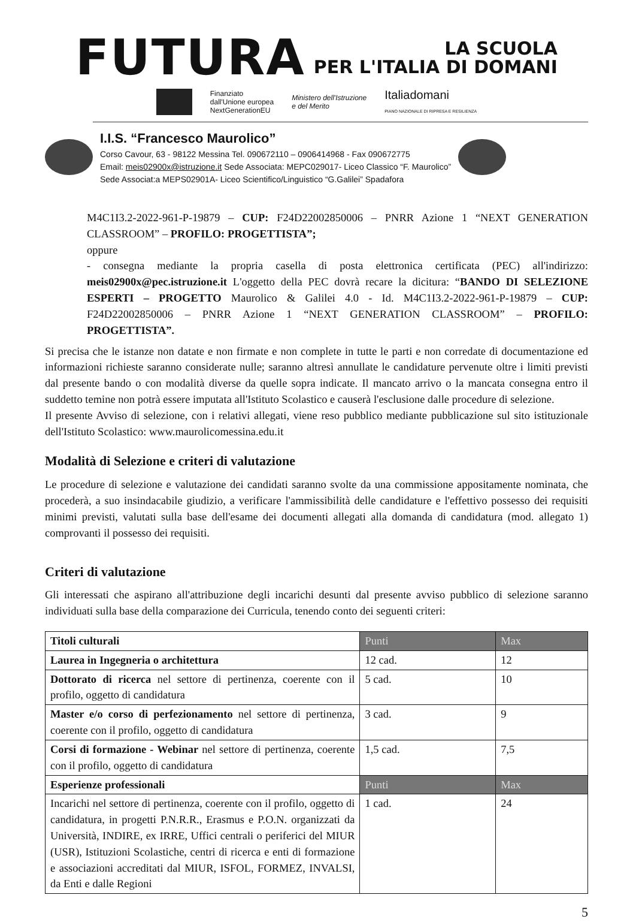FUTURA
LA SCUOLA
PER L'ITALIA DI DOMANI
Finanziato
dall'Unione europea
NextGenerationEU
Ministero dell'Istruzione
e del Merito
Italiadomani
PIANO NAZIONALE DI RIPRESA E RESILIENZA
I.I.S. “Francesco Maurolico”
Corso Cavour, 63 - 98122 Messina Tel. 090672110 – 0906414968 - Fax 090672775
Email: meis02900x@istruzione.it Sede Associata: MEPC029017- Liceo Classico “F. Maurolico”
Sede Associat:a MEPS02901A- Liceo Scientifico/Linguistico “G.Galilei” Spadafora
M4C1I3.2-2022-961-P-19879 – CUP: F24D22002850006 – PNRR Azione 1 “NEXT GENERATION CLASSROOM” – PROFILO: PROGETTISTA”;
oppure
- consegna mediante la propria casella di posta elettronica certificata (PEC) all'indirizzo: meis02900x@pec.istruzione.it L'oggetto della PEC dovrà recare la dicitura: “BANDO DI SELEZIONE ESPERTI – PROGETTO Maurolico & Galilei 4.0 - Id. M4C1I3.2-2022-961-P-19879 – CUP: F24D22002850006 – PNRR Azione 1 “NEXT GENERATION CLASSROOM” – PROFILO: PROGETTISTA”.
Si precisa che le istanze non datate e non firmate e non complete in tutte le parti e non corredate di documentazione ed informazioni richieste saranno considerate nulle; saranno altresì annullate le candidature pervenute oltre i limiti previsti dal presente bando o con modalità diverse da quelle sopra indicate. Il mancato arrivo o la mancata consegna entro il suddetto temine non potrà essere imputata all'Istituto Scolastico e causerà l'esclusione dalle procedure di selezione.
Il presente Avviso di selezione, con i relativi allegati, viene reso pubblico mediante pubblicazione sul sito istituzionale dell'Istituto Scolastico: www.maurolicomessina.edu.it
Modalità di Selezione e criteri di valutazione
Le procedure di selezione e valutazione dei candidati saranno svolte da una commissione appositamente nominata, che procederà, a suo insindacabile giudizio, a verificare l'ammissibilità delle candidature e l'effettivo possesso dei requisiti minimi previsti, valutati sulla base dell'esame dei documenti allegati alla domanda di candidatura (mod. allegato 1) comprovanti il possesso dei requisiti.
Criteri di valutazione
Gli interessati che aspirano all'attribuzione degli incarichi desunti dal presente avviso pubblico di selezione saranno individuati sulla base della comparazione dei Curricula, tenendo conto dei seguenti criteri:
| Titoli culturali | Punti | Max |
| Laurea in Ingegneria o architettura | 12 cad. | 12 |
| Dottorato di ricerca nel settore di pertinenza, coerente con il profilo, oggetto di candidatura | 5 cad. | 10 |
| Master e/o corso di perfezionamento nel settore di pertinenza, coerente con il profilo, oggetto di candidatura | 3 cad. | 9 |
| Corsi di formazione - Webinar nel settore di pertinenza, coerente con il profilo, oggetto di candidatura | 1,5 cad. | 7,5 |
| Esperienze professionali | Punti | Max |
| Incarichi nel settore di pertinenza, coerente con il profilo, oggetto di candidatura, in progetti P.N.R.R., Erasmus e P.O.N. organizzati da Università, INDIRE, ex IRRE, Uffici centrali o periferici del MIUR (USR), Istituzioni Scolastiche, centri di ricerca e enti di formazione e associazioni accreditati dal MIUR, ISFOL, FORMEZ, INVALSI, da Enti e dalle Regioni | 1 cad. | 24 |
5